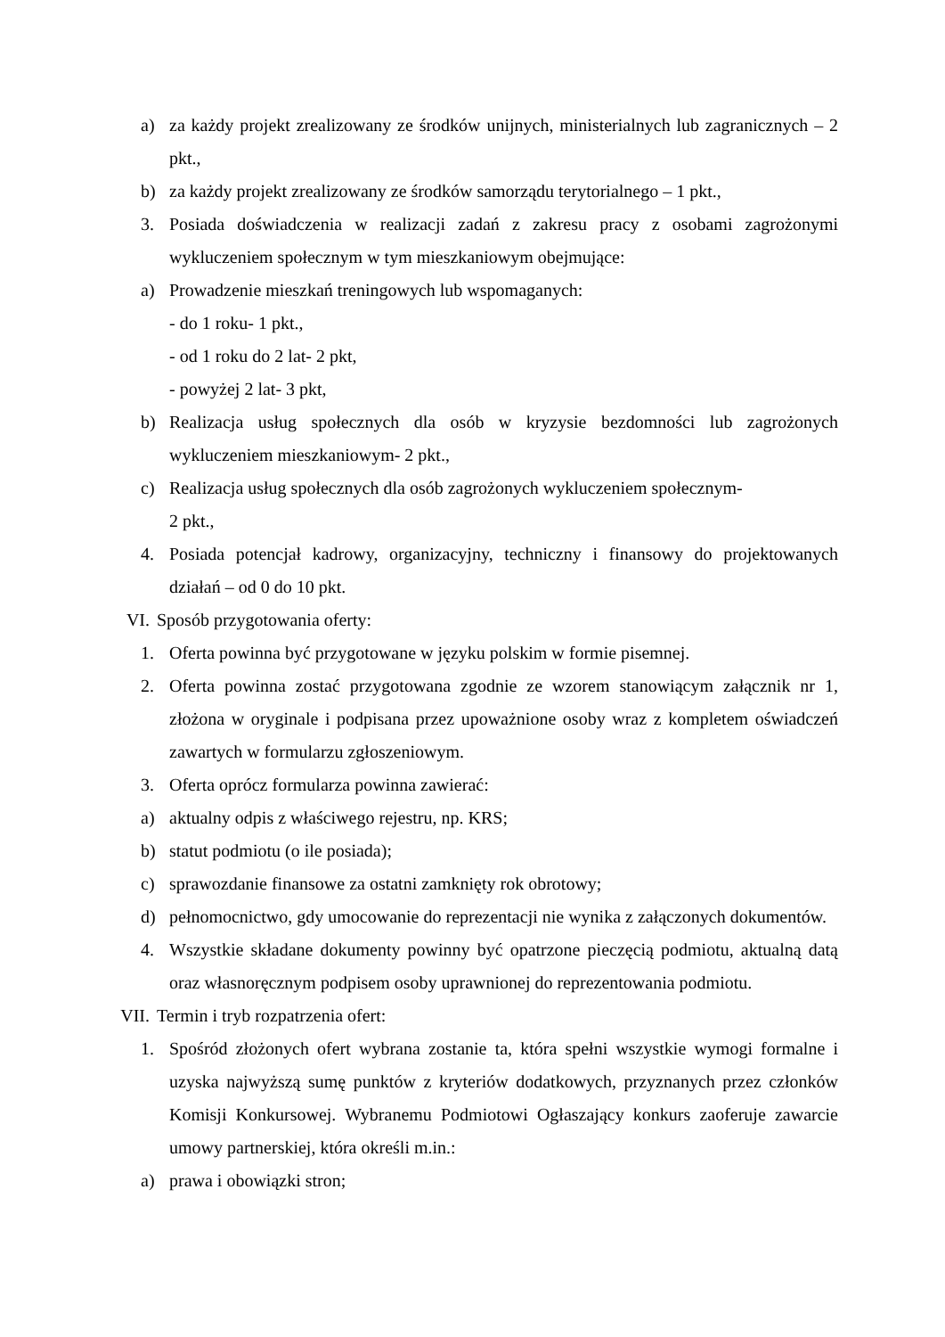a) za każdy projekt zrealizowany ze środków unijnych, ministerialnych lub zagranicznych – 2 pkt.,
b) za każdy projekt zrealizowany ze środków samorządu terytorialnego – 1 pkt.,
3. Posiada doświadczenia w realizacji zadań z zakresu pracy z osobami zagrożonymi wykluczeniem społecznym w tym mieszkaniowym obejmujące:
a) Prowadzenie mieszkań treningowych lub wspomaganych:
- do 1 roku- 1 pkt.,
- od 1 roku do 2 lat- 2 pkt,
- powyżej 2 lat- 3 pkt,
b) Realizacja usług społecznych dla osób w kryzysie bezdomności lub zagrożonych wykluczeniem mieszkaniowym- 2 pkt.,
c) Realizacja usług społecznych dla osób zagrożonych wykluczeniem społecznym-
2 pkt.,
4. Posiada potencjał kadrowy, organizacyjny, techniczny i finansowy do projektowanych działań – od 0 do 10 pkt.
VI. Sposób przygotowania oferty:
1. Oferta powinna być przygotowane w języku polskim w formie pisemnej.
2. Oferta powinna zostać przygotowana zgodnie ze wzorem stanowiącym załącznik nr 1, złożona w oryginale i podpisana przez upoważnione osoby wraz z kompletem oświadczeń zawartych w formularzu zgłoszeniowym.
3. Oferta oprócz formularza powinna zawierać:
a) aktualny odpis z właściwego rejestru, np. KRS;
b) statut podmiotu (o ile posiada);
c) sprawozdanie finansowe za ostatni zamknięty rok obrotowy;
d) pełnomocnictwo, gdy umocowanie do reprezentacji nie wynika z załączonych dokumentów.
4. Wszystkie składane dokumenty powinny być opatrzone pieczęcią podmiotu, aktualną datą oraz własnoręcznym podpisem osoby uprawnionej do reprezentowania podmiotu.
VII. Termin i tryb rozpatrzenia ofert:
1. Spośród złożonych ofert wybrana zostanie ta, która spełni wszystkie wymogi formalne i uzyska najwyższą sumę punktów z kryteriów dodatkowych, przyznanych przez członków Komisji Konkursowej. Wybranemu Podmiotowi Ogłaszający konkurs zaoferuje zawarcie umowy partnerskiej, która określi m.in.:
a) prawa i obowiązki stron;